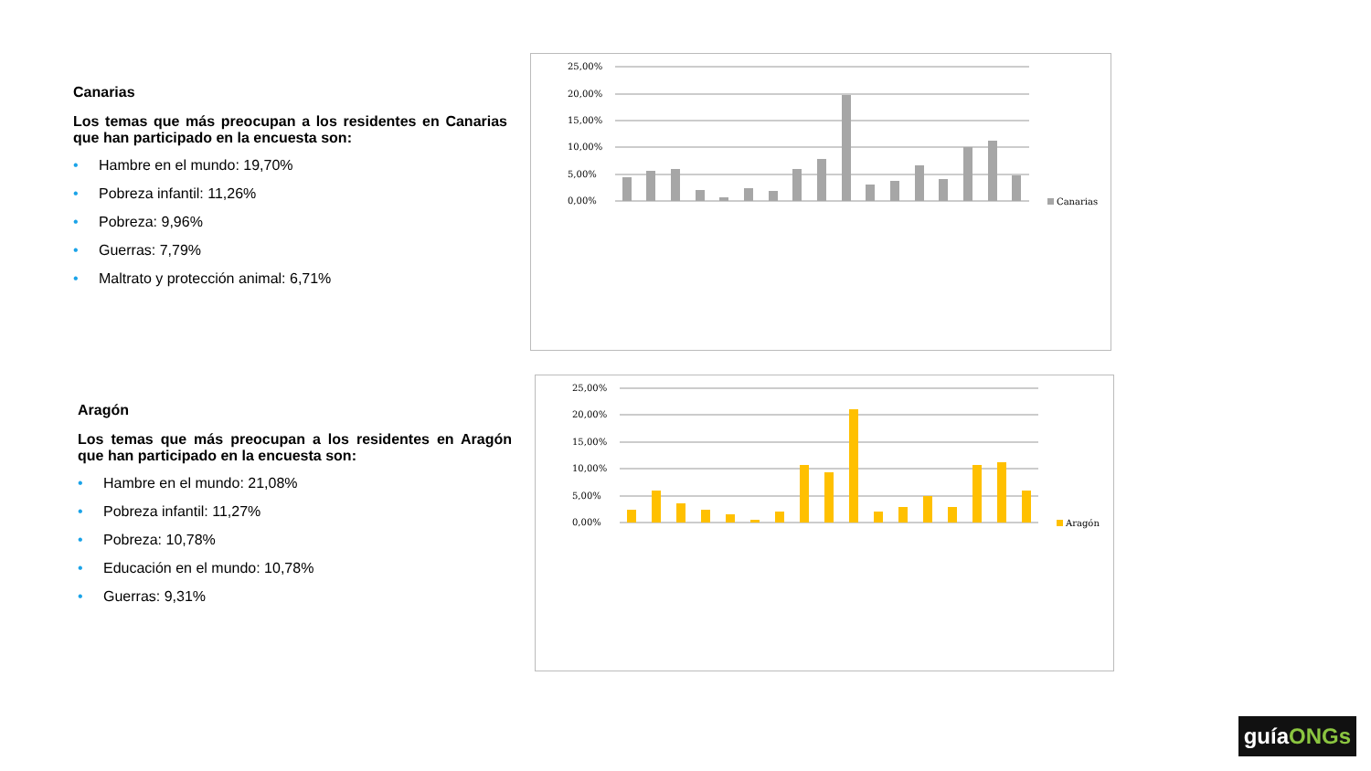Canarias
Los temas que más preocupan a los residentes en Canarias que han participado en la encuesta son:
• Hambre en el mundo: 19,70%
• Pobreza infantil: 11,26%
• Pobreza: 9,96%
• Guerras: 7,79%
• Maltrato y protección animal: 6,71%
Aragón
Los temas que más preocupan a los residentes en Aragón que han participado en la encuesta son:
• Hambre en el mundo: 21,08%
• Pobreza infantil: 11,27%
• Pobreza: 10,78%
• Educación en el mundo: 10,78%
• Guerras: 9,31%
25,00%
20,00%
15,00%
10,00%
5,00%
0,00%
Canarias
25,00%
20,00%
15,00%
10,00%
5,00%
0,00%
Aragón
guíaONGs